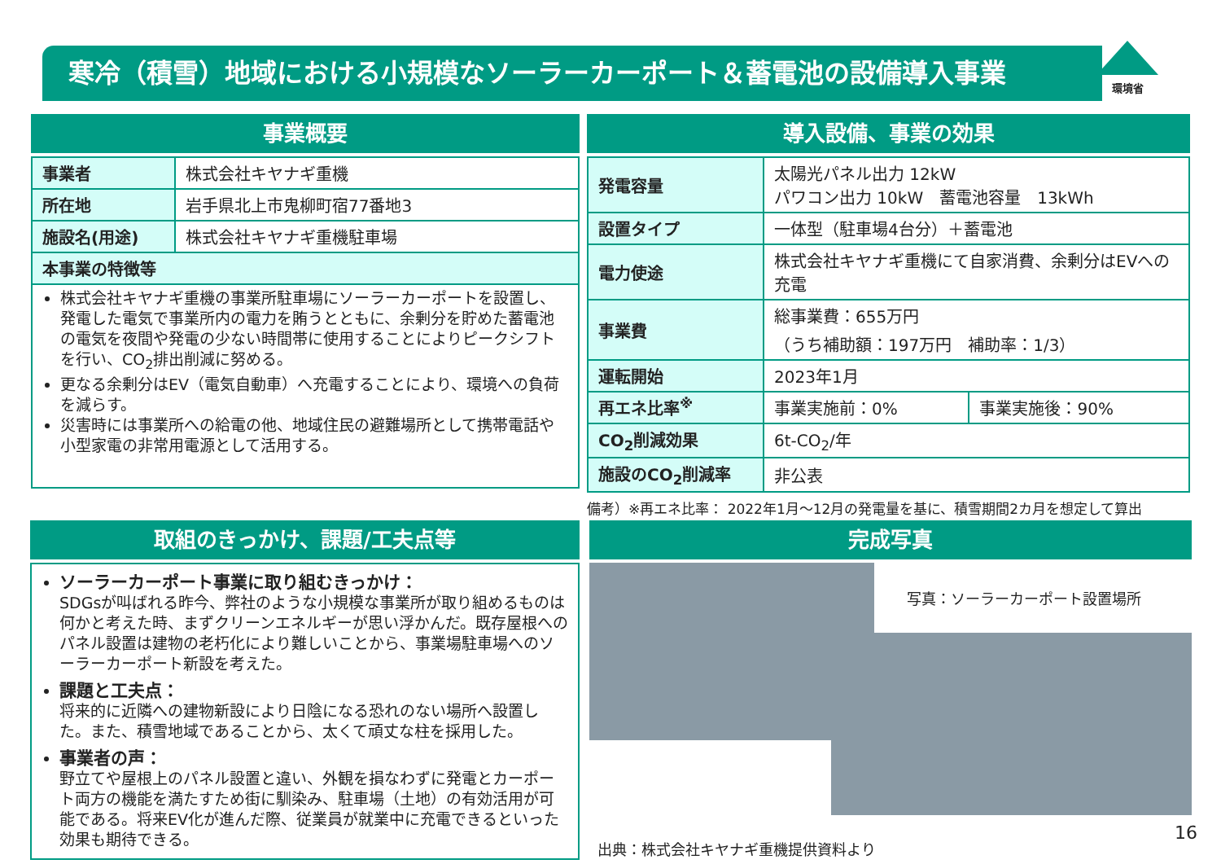寒冷（積雪）地域における小規模なソーラーカーポート＆蓄電池の設備導入事業 環境省
事業概要
| 事業者 | 株式会社キヤナギ重機 |
| 所在地 | 岩手県北上市鬼柳町宿77番地3 |
| 施設名(用途) | 株式会社キヤナギ重機駐車場 |
| 本事業の特徴等 | |
| 株式会社キヤナギ重機の事業所駐車場にソーラーカーポートを設置し、発電した電気で事業所内の電力を賄うとともに、余剰分を貯めた蓄電池の電気を夜間や発電の少ない時間帯に使用することによりピークシフトを行い、CO<sub>2</sub>排出削減に努める。 更なる余剰分はEV（電気自動車）へ充電することにより、環境への負荷を減らす。 災害時には事業所への給電の他、地域住民の避難場所として携帯電話や小型家電の非常用電源として活用する。 | |
導入設備、事業の効果
| 発電容量 | 太陽光パネル出力 12kW パワコン出力 10kW 蓄電池容量 13kWh | |
| 設置タイプ | 一体型（駐車場4台分）＋蓄電池 | |
| 電力使途 | 株式会社キヤナギ重機にて自家消費、余剰分はEVへの充電 | |
| 事業費 | 総事業費：655万円 （うち補助額：197万円 補助率：1/3） | |
| 運転開始 | 2023年1月 | |
| 再エネ比率<sup>※</sup> | 事業実施前：0% | 事業実施後：90% |
| CO<sub>2</sub>削減効果 | 6t-CO<sub>2</sub>/年 | |
| 施設のCO<sub>2</sub>削減率 | 非公表 | |
備考）※再エネ比率： 2022年1月～12月の発電量を基に、積雪期間2カ月を想定して算出
取組のきっかけ、課題/工夫点等
ソーラーカーポート事業に取り組むきっかけ：
SDGsが叫ばれる昨今、弊社のような小規模な事業所が取り組めるものは何かと考えた時、まずクリーンエネルギーが思い浮かんだ。既存屋根へのパネル設置は建物の老朽化により難しいことから、事業場駐車場へのソーラーカーポート新設を考えた。
課題と工夫点：
将来的に近隣への建物新設により日陰になる恐れのない場所へ設置した。また、積雪地域であることから、太くて頑丈な柱を採用した。
事業者の声：
野立てや屋根上のパネル設置と違い、外観を損なわずに発電とカーポート両方の機能を満たすため街に馴染み、駐車場（土地）の有効活用が可能である。将来EV化が進んだ際、従業員が就業中に充電できるといった効果も期待できる。
完成写真
写真：ソーラーカーポート設置場所
出典：株式会社キヤナギ重機提供資料より
16